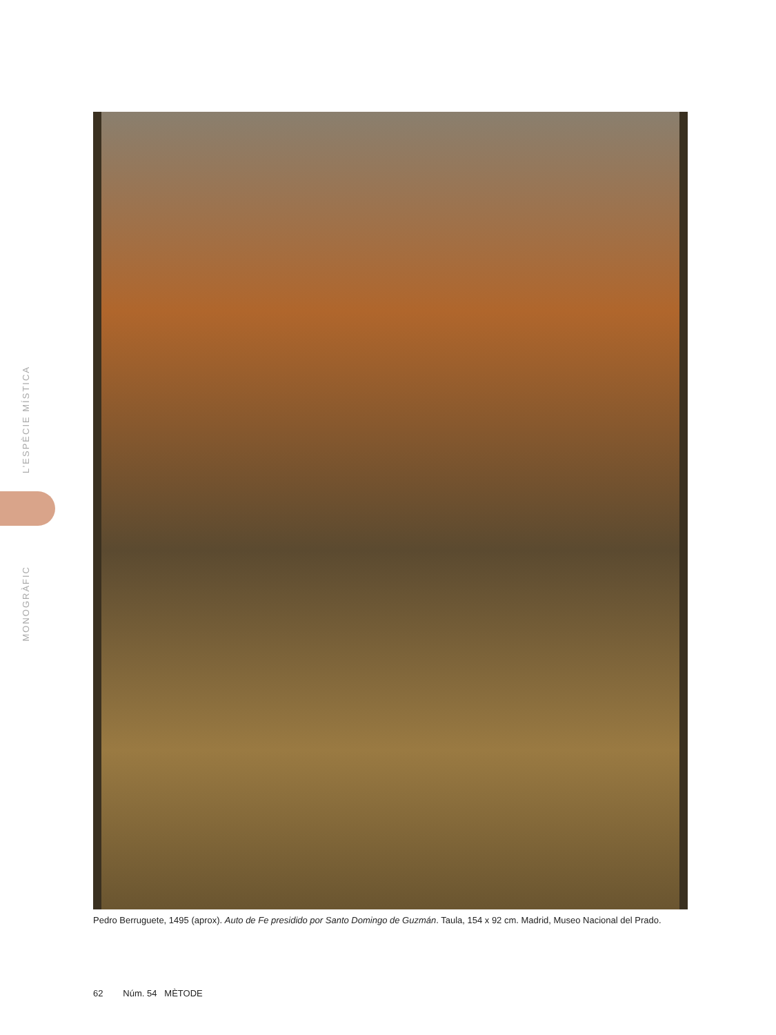L’ESPÈCIE MÍSTICA
MONOGRÀFIC
Pedro Berruguete, 1495 (aprox). Auto de Fe presidido por Santo Domingo de Guzmán. Taula, 154 x 92 cm. Madrid, Museo Nacional del Prado.
62 Núm. 54 MÈTODE